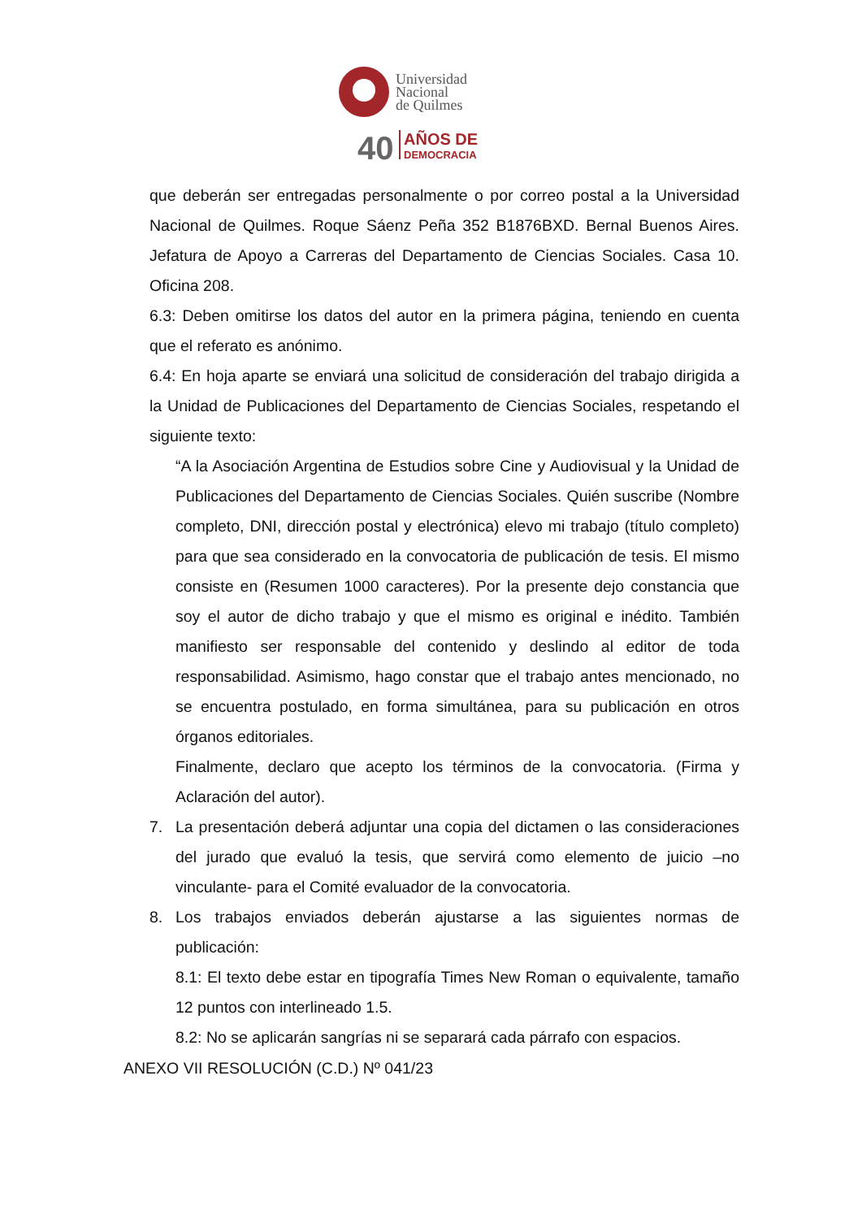Universidad
Nacional
de Quilmes
40
AÑOS DE
DEMOCRACIA
que deberán ser entregadas personalmente o por correo postal a la Universidad Nacional de Quilmes. Roque Sáenz Peña 352 B1876BXD. Bernal Buenos Aires. Jefatura de Apoyo a Carreras del Departamento de Ciencias Sociales. Casa 10. Oficina 208.
6.3: Deben omitirse los datos del autor en la primera página, teniendo en cuenta que el referato es anónimo.
6.4: En hoja aparte se enviará una solicitud de consideración del trabajo dirigida a la Unidad de Publicaciones del Departamento de Ciencias Sociales, respetando el siguiente texto:
“A la Asociación Argentina de Estudios sobre Cine y Audiovisual y la Unidad de Publicaciones del Departamento de Ciencias Sociales. Quién suscribe (Nombre completo, DNI, dirección postal y electrónica) elevo mi trabajo (título completo) para que sea considerado en la convocatoria de publicación de tesis. El mismo consiste en (Resumen 1000 caracteres). Por la presente dejo constancia que soy el autor de dicho trabajo y que el mismo es original e inédito. También manifiesto ser responsable del contenido y deslindo al editor de toda responsabilidad. Asimismo, hago constar que el trabajo antes mencionado, no se encuentra postulado, en forma simultánea, para su publicación en otros órganos editoriales.
Finalmente, declaro que acepto los términos de la convocatoria. (Firma y Aclaración del autor).
7. La presentación deberá adjuntar una copia del dictamen o las consideraciones del jurado que evaluó la tesis, que servirá como elemento de juicio –no vinculante- para el Comité evaluador de la convocatoria.
8. Los trabajos enviados deberán ajustarse a las siguientes normas de publicación:
8.1: El texto debe estar en tipografía Times New Roman o equivalente, tamaño 12 puntos con interlineado 1.5.
8.2: No se aplicarán sangrías ni se separará cada párrafo con espacios.
ANEXO VII RESOLUCIÓN (C.D.) Nº 041/23